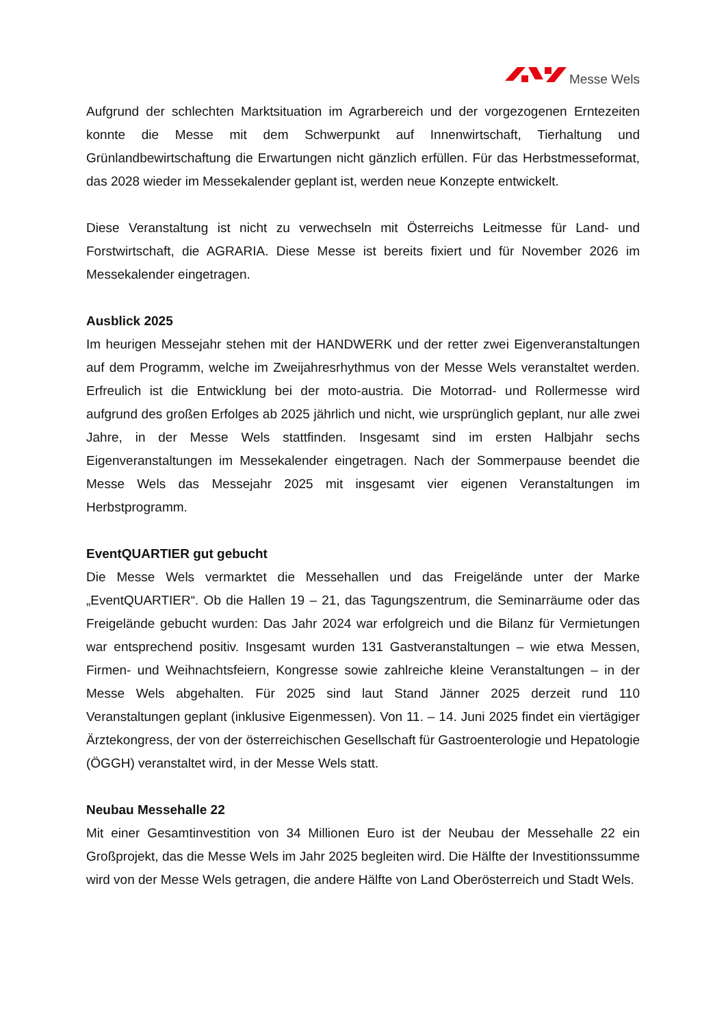Messe Wels
Aufgrund der schlechten Marktsituation im Agrarbereich und der vorgezogenen Erntezeiten konnte die Messe mit dem Schwerpunkt auf Innenwirtschaft, Tierhaltung und Grünlandbewirtschaftung die Erwartungen nicht gänzlich erfüllen. Für das Herbstmesseformat, das 2028 wieder im Messekalender geplant ist, werden neue Konzepte entwickelt.
Diese Veranstaltung ist nicht zu verwechseln mit Österreichs Leitmesse für Land- und Forstwirtschaft, die AGRARIA. Diese Messe ist bereits fixiert und für November 2026 im Messekalender eingetragen.
Ausblick 2025
Im heurigen Messejahr stehen mit der HANDWERK und der retter zwei Eigenveranstaltungen auf dem Programm, welche im Zweijahresrhythmus von der Messe Wels veranstaltet werden. Erfreulich ist die Entwicklung bei der moto-austria. Die Motorrad- und Rollermesse wird aufgrund des großen Erfolges ab 2025 jährlich und nicht, wie ursprünglich geplant, nur alle zwei Jahre, in der Messe Wels stattfinden. Insgesamt sind im ersten Halbjahr sechs Eigenveranstaltungen im Messekalender eingetragen. Nach der Sommerpause beendet die Messe Wels das Messejahr 2025 mit insgesamt vier eigenen Veranstaltungen im Herbstprogramm.
EventQUARTIER gut gebucht
Die Messe Wels vermarktet die Messehallen und das Freigelände unter der Marke „EventQUARTIER“. Ob die Hallen 19 – 21, das Tagungszentrum, die Seminarräume oder das Freigelände gebucht wurden: Das Jahr 2024 war erfolgreich und die Bilanz für Vermietungen war entsprechend positiv. Insgesamt wurden 131 Gastveranstaltungen – wie etwa Messen, Firmen- und Weihnachtsfeiern, Kongresse sowie zahlreiche kleine Veranstaltungen – in der Messe Wels abgehalten. Für 2025 sind laut Stand Jänner 2025 derzeit rund 110 Veranstaltungen geplant (inklusive Eigenmessen). Von 11. – 14. Juni 2025 findet ein viertägiger Ärztekongress, der von der österreichischen Gesellschaft für Gastroenterologie und Hepatologie (ÖGGH) veranstaltet wird, in der Messe Wels statt.
Neubau Messehalle 22
Mit einer Gesamtinvestition von 34 Millionen Euro ist der Neubau der Messehalle 22 ein Großprojekt, das die Messe Wels im Jahr 2025 begleiten wird. Die Hälfte der Investitionssumme wird von der Messe Wels getragen, die andere Hälfte von Land Oberösterreich und Stadt Wels.